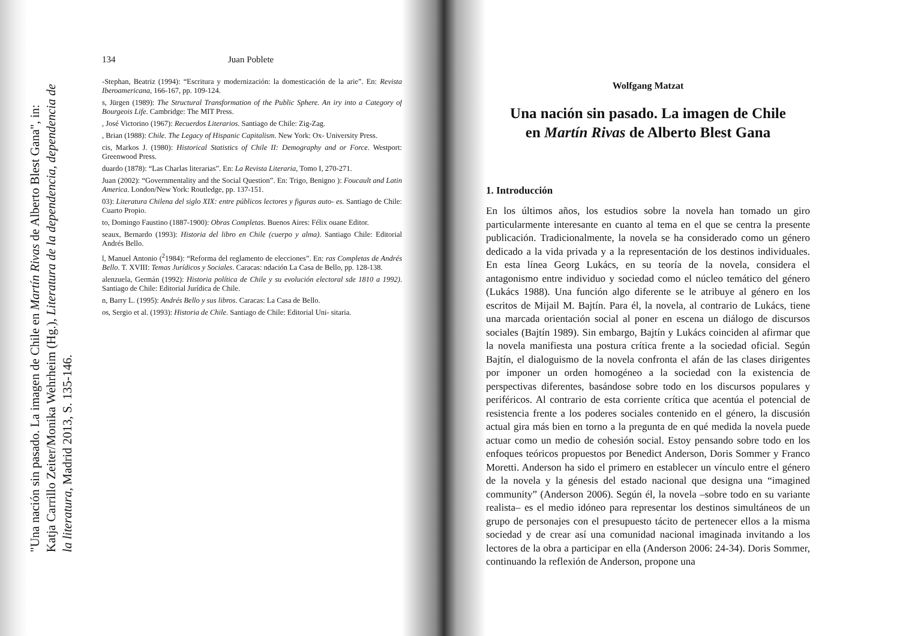"Una nación sin pasado. La imagen de Chile en Martín Rivas de Alberto Blest Gana", in:
Katja Carrillo Zeiter/Monika Wehrheim (Hg.), Literatura de la dependencia, dependencia de
la literatura, Madrid 2013, S. 135-146.
134 Juan Poblete
-Stephan, Beatriz (1994): “Escritura y modernización: la domesticación de la arie”. En: Revista Iberoamericana, 166-167, pp. 109-124.
s, Jürgen (1989): The Structural Transformation of the Public Sphere. An iry into a Category of Bourgeois Life. Cambridge: The MIT Press.
, José Victorino (1967): Recuerdos Literarios. Santiago de Chile: Zig-Zag.
, Brian (1988): Chile. The Legacy of Hispanic Capitalism. New York: Ox- University Press.
cis, Markos J. (1980): Historical Statistics of Chile II: Demography and or Force. Westport: Greenwood Press.
duardo (1878): “Las Charlas literarias”. En: La Revista Literaria, Tomo I, 270-271.
Juan (2002): “Governmentality and the Social Question”. En: Trigo, Benigno ): Foucault and Latin America. London/New York: Routledge, pp. 137-151.
03): Literatura Chilena del siglo XIX: entre públicos lectores y figuras auto- es. Santiago de Chile: Cuarto Propio.
to, Domingo Faustino (1887-1900): Obras Completas. Buenos Aires: Félix ouane Editor.
seaux, Bernardo (1993): Historia del libro en Chile (cuerpo y alma). Santiago Chile: Editorial Andrés Bello.
l, Manuel Antonio (<sup>2</sup>1984): “Reforma del reglamento de elecciones”. En: ras Completas de Andrés Bello. T. XVIII: Temas Jurídicos y Sociales. Caracas: ndación La Casa de Bello, pp. 128-138.
alenzuela, Germán (1992): Historia política de Chile y su evolución electoral sde 1810 a 1992). Santiago de Chile: Editorial Jurídica de Chile.
n, Barry L. (1995): Andrés Bello y sus libros. Caracas: La Casa de Bello.
os, Sergio et al. (1993): Historia de Chile. Santiago de Chile: Editorial Uni- sitaria.
Wolfgang Matzat
Una nación sin pasado. La imagen de Chile
en Martín Rivas de Alberto Blest Gana
1. Introducción
En los últimos años, los estudios sobre la novela han tomado un giro particularmente interesante en cuanto al tema en el que se centra la presente publicación. Tradicionalmente, la novela se ha considerado como un género dedicado a la vida privada y a la representación de los destinos individuales. En esta línea Georg Lukács, en su teoría de la novela, considera el antagonismo entre individuo y sociedad como el núcleo temático del género (Lukács 1988). Una función algo diferente se le atribuye al género en los escritos de Mijail M. Bajtín. Para él, la novela, al contrario de Lukács, tiene una marcada orientación social al poner en escena un diálogo de discursos sociales (Bajtín 1989). Sin embargo, Bajtín y Lukács coinciden al afirmar que la novela manifiesta una postura crítica frente a la sociedad oficial. Según Bajtín, el dialoguismo de la novela confronta el afán de las clases dirigentes por imponer un orden homogéneo a la sociedad con la existencia de perspectivas diferentes, basándose sobre todo en los discursos populares y periféricos. Al contrario de esta corriente crítica que acentúa el potencial de resistencia frente a los poderes sociales contenido en el género, la discusión actual gira más bien en torno a la pregunta de en qué medida la novela puede actuar como un medio de cohesión social. Estoy pensando sobre todo en los enfoques teóricos propuestos por Benedict Anderson, Doris Sommer y Franco Moretti. Anderson ha sido el primero en establecer un vínculo entre el género de la novela y la génesis del estado nacional que designa una “imagined community” (Anderson 2006). Según él, la novela –sobre todo en su variante realista– es el medio idóneo para representar los destinos simultáneos de un grupo de personajes con el presupuesto tácito de pertenecer ellos a la misma sociedad y de crear así una comunidad nacional imaginada invitando a los lectores de la obra a participar en ella (Anderson 2006: 24-34). Doris Sommer, continuando la reflexión de Anderson, propone una